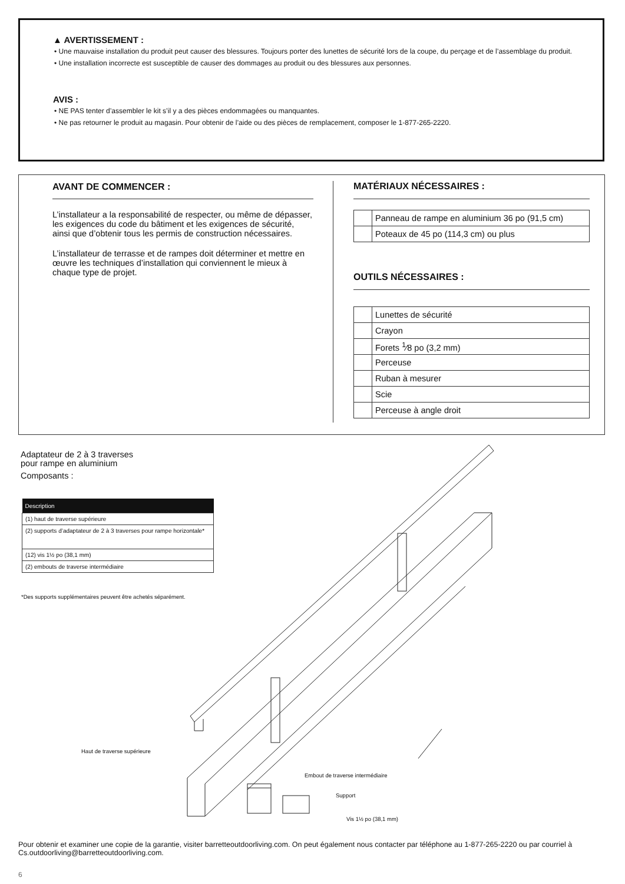▲ AVERTISSEMENT :
• Une mauvaise installation du produit peut causer des blessures. Toujours porter des lunettes de sécurité lors de la coupe, du perçage et de l’assemblage du produit.
• Une installation incorrecte est susceptible de causer des dommages au produit ou des blessures aux personnes.
AVIS :
• NE PAS tenter d’assembler le kit s’il y a des pièces endommagées ou manquantes.
• Ne pas retourner le produit au magasin. Pour obtenir de l’aide ou des pièces de remplacement, composer le 1-877-265-2220.
AVANT DE COMMENCER :
L’installateur a la responsabilité de respecter, ou même de dépasser, les exigences du code du bâtiment et les exigences de sécurité, ainsi que d’obtenir tous les permis de construction nécessaires.
L’installateur de terrasse et de rampes doit déterminer et mettre en œuvre les techniques d’installation qui conviennent le mieux à chaque type de projet.
MATÉRIAUX NÉCESSAIRES :
| | Panneau de rampe en aluminium 36 po (91,5 cm) |
| | Poteaux de 45 po (114,3 cm) ou plus |
OUTILS NÉCESSAIRES :
| | Lunettes de sécurité |
| | Crayon |
| | Forets <sup>1</sup>⁄8 po (3,2 mm) |
| | Perceuse |
| | Ruban à mesurer |
| | Scie |
| | Perceuse à angle droit |
Adaptateur de 2 à 3 traverses
pour rampe en aluminium
Composants :
| Description |
| --- |
| (1) haut de traverse supérieure |
| (2) supports d’adaptateur de 2 à 3 traverses pour rampe horizontale* |
| (12) vis 1½ po (38,1 mm) |
| (2) embouts de traverse intermédiaire |
*Des supports supplémentaires peuvent être achetés séparément.
Haut de traverse supérieure
Embout de traverse intermédiaire
Support
Vis 1½ po (38,1 mm)
Pour obtenir et examiner une copie de la garantie, visiter barretteoutdoorliving.com. On peut également nous contacter par téléphone au 1-877-265-2220 ou par courriel à Cs.outdoorliving@barretteoutdoorliving.com.
6